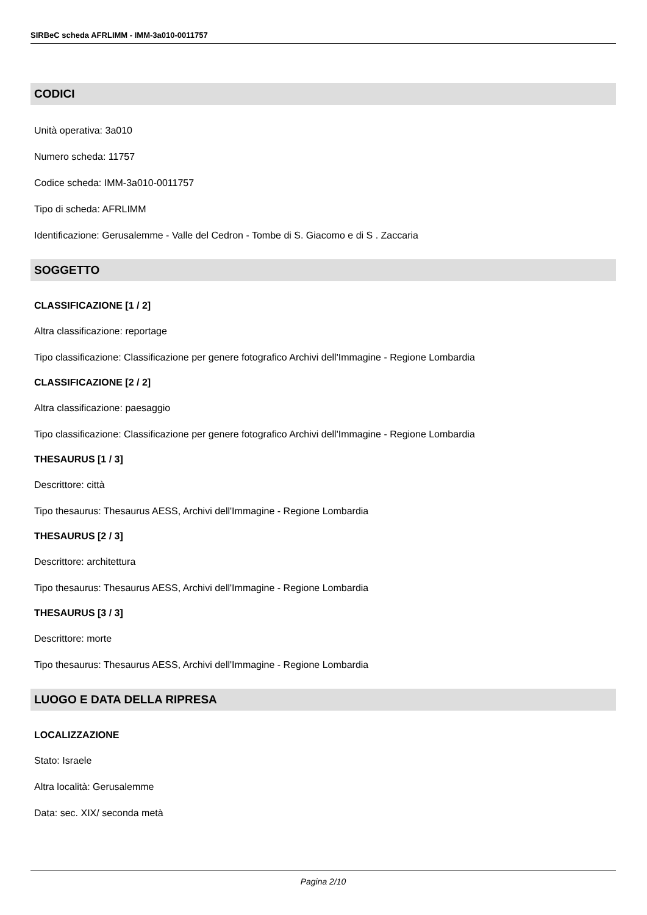SIRBeC scheda AFRLIMM - IMM-3a010-0011757
CODICI
Unità operativa: 3a010
Numero scheda: 11757
Codice scheda: IMM-3a010-0011757
Tipo di scheda: AFRLIMM
Identificazione: Gerusalemme - Valle del Cedron - Tombe di S. Giacomo e di S . Zaccaria
SOGGETTO
CLASSIFICAZIONE [1 / 2]
Altra classificazione: reportage
Tipo classificazione: Classificazione per genere fotografico Archivi dell'Immagine - Regione Lombardia
CLASSIFICAZIONE [2 / 2]
Altra classificazione: paesaggio
Tipo classificazione: Classificazione per genere fotografico Archivi dell'Immagine - Regione Lombardia
THESAURUS [1 / 3]
Descrittore: città
Tipo thesaurus: Thesaurus AESS, Archivi dell'Immagine - Regione Lombardia
THESAURUS [2 / 3]
Descrittore: architettura
Tipo thesaurus: Thesaurus AESS, Archivi dell'Immagine - Regione Lombardia
THESAURUS [3 / 3]
Descrittore: morte
Tipo thesaurus: Thesaurus AESS, Archivi dell'Immagine - Regione Lombardia
LUOGO E DATA DELLA RIPRESA
LOCALIZZAZIONE
Stato: Israele
Altra località: Gerusalemme
Data: sec. XIX/ seconda metà
Pagina 2/10